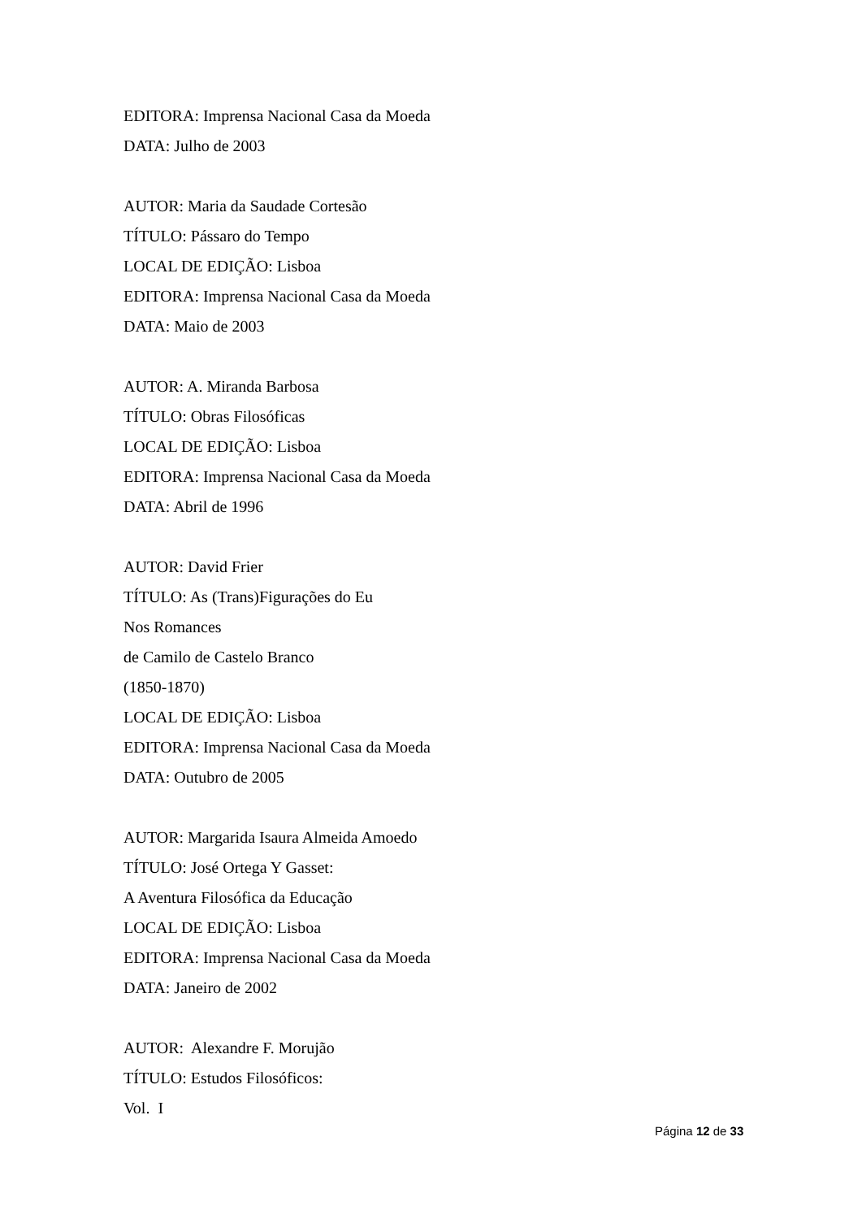EDITORA: Imprensa Nacional Casa da Moeda
DATA: Julho de 2003
AUTOR: Maria da Saudade Cortesão
TÍTULO: Pássaro do Tempo
LOCAL DE EDIÇÃO: Lisboa
EDITORA: Imprensa Nacional Casa da Moeda
DATA: Maio de 2003
AUTOR: A. Miranda Barbosa
TÍTULO: Obras Filosóficas
LOCAL DE EDIÇÃO: Lisboa
EDITORA: Imprensa Nacional Casa da Moeda
DATA: Abril de 1996
AUTOR: David Frier
TÍTULO: As (Trans)Figurações do Eu
Nos Romances
de Camilo de Castelo Branco
(1850-1870)
LOCAL DE EDIÇÃO: Lisboa
EDITORA: Imprensa Nacional Casa da Moeda
DATA: Outubro de 2005
AUTOR: Margarida Isaura Almeida Amoedo
TÍTULO: José Ortega Y Gasset:
A Aventura Filosófica da Educação
LOCAL DE EDIÇÃO: Lisboa
EDITORA: Imprensa Nacional Casa da Moeda
DATA: Janeiro de 2002
AUTOR: Alexandre F. Morujão
TÍTULO: Estudos Filosóficos:
Vol. I
Página 12 de 33